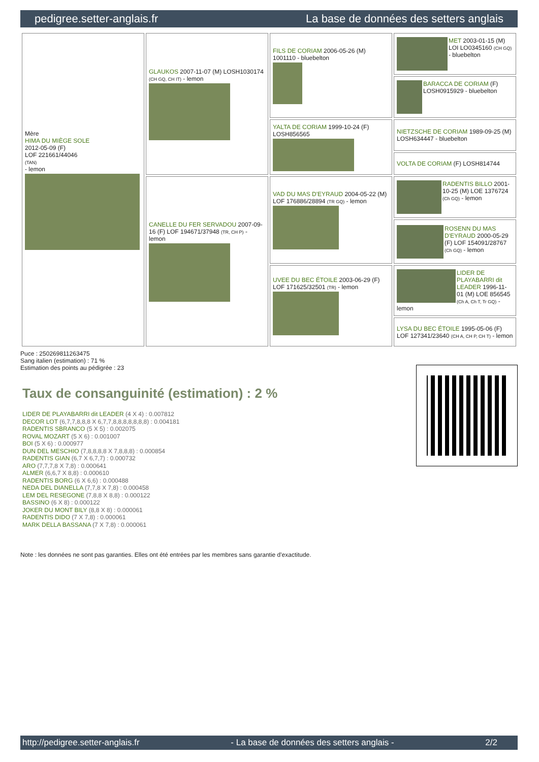pedigree.setter-anglais.fr La base de données des setters anglais
| Mère HIMA DU MIÈGE SOLE 2012-05-09 (F) LOF 221661/44046 (TAN) - lemon | GLAUKOS 2007-11-07 (M) LOSH1030174 (CH GQ, CH IT) - lemon | FILS DE CORIAM 2006-05-26 (M) 1001110 - bluebelton | MET 2003-01-15 (M) LOI LO0345160 (CH GQ) - bluebelton |
| | | | BARACCA DE CORIAM (F) LOSH0915929 - bluebelton |
| | | YALTA DE CORIAM 1999-10-24 (F) LOSH856565 | NIETZSCHE DE CORIAM 1989-09-25 (M) LOSH634447 - bluebelton |
| | | | VOLTA DE CORIAM (F) LOSH814744 |
| | CANELLE DU FER SERVADOU 2007-09-16 (F) LOF 194671/37948 (TR, CH P) - lemon | VAD DU MAS D'EYRAUD 2004-05-22 (M) LOF 176886/28894 (TR GQ) - lemon | RADENTIS BILLO 2001-10-25 (M) LOE 1376724 (Ch GQ) - lemon |
| | | | ROSENN DU MAS D'EYRAUD 2000-05-29 (F) LOF 154091/28767 (Ch GQ) - lemon |
| | | UVEE DU BEC ÉTOILE 2003-06-29 (F) LOF 171625/32501 (TR) - lemon | LIDER DE PLAYABARRI dit LEADER 1996-11-01 (M) LOE 856545 (Ch A, Ch T, Tr GQ) - lemon |
| | | | LYSA DU BEC ÉTOILE 1995-05-06 (F) LOF 127341/23640 (CH A, CH P, CH T) - lemon |
Puce : 250269811263475
Sang italien (estimation) : 71 %
Estimation des points au pédigrée : 23
Taux de consanguinité (estimation) : 2 %
LIDER DE PLAYABARRI dit LEADER (4 X 4) : 0.007812
DECOR LOT (6,7,7,8,8,8 X 6,7,7,8,8,8,8,8,8,8) : 0.004181
RADENTIS SBRANCO (5 X 5) : 0.002075
ROVAL MOZART (5 X 6) : 0.001007
BOI (5 X 6) : 0.000977
DUN DEL MESCHIO (7,8,8,8,8 X 7,8,8,8) : 0.000854
RADENTIS GIAN (6,7 X 6,7,7) : 0.000732
ARO (7,7,7,8 X 7,8) : 0.000641
ALMER (6,6,7 X 8,8) : 0.000610
RADENTIS BORG (6 X 6,6) : 0.000488
NEDA DEL DIANELLA (7,7,8 X 7,8) : 0.000458
LEM DEL RESEGONE (7,8,8 X 8,8) : 0.000122
BASSINO (6 X 8) : 0.000122
JOKER DU MONT BILY (8,8 X 8) : 0.000061
RADENTIS DIDO (7 X 7,8) : 0.000061
MARK DELLA BASSANA (7 X 7,8) : 0.000061
Note : les données ne sont pas garanties. Elles ont été entrées par les membres sans garantie d'exactitude.
http://pedigree.setter-anglais.fr - La base de données des setters anglais - 2/2